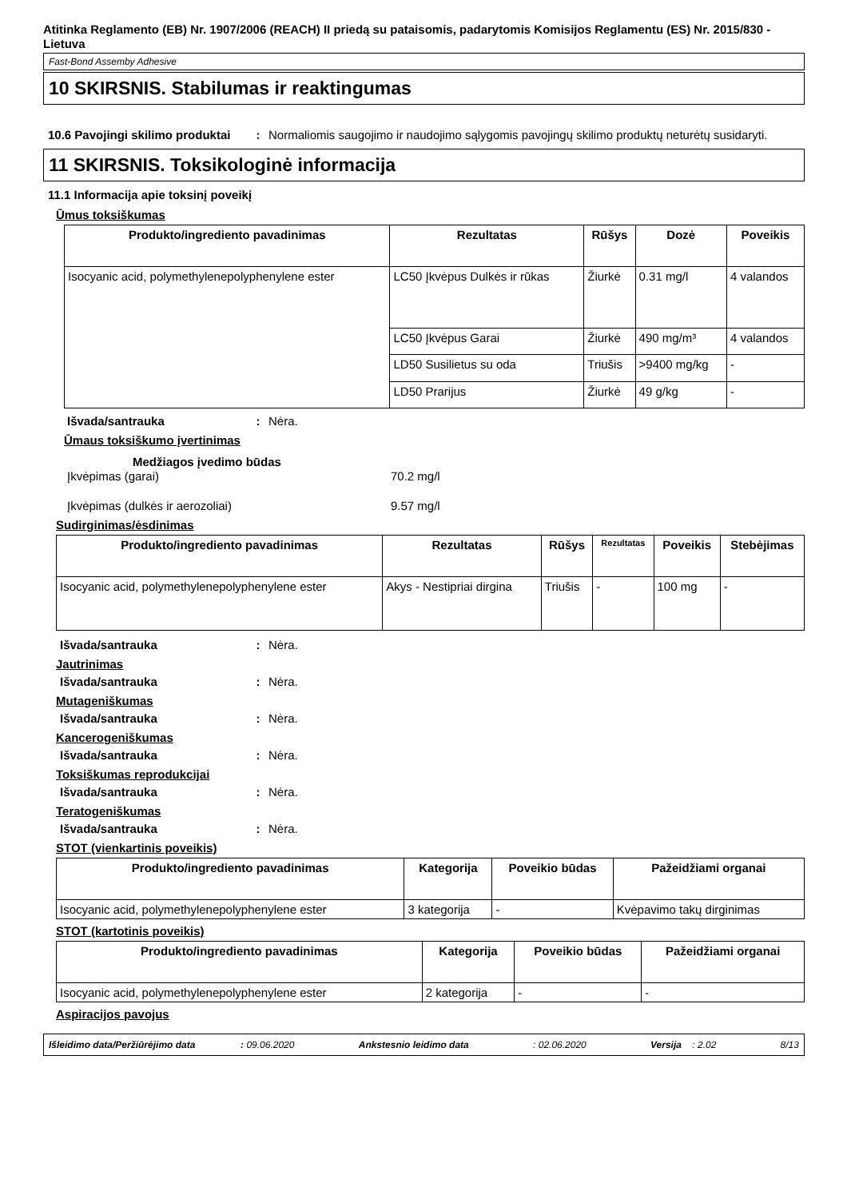Atitinka Reglamento (EB) Nr. 1907/2006 (REACH) II priedą su pataisomis, padarytomis Komisijos Reglamentu (ES) Nr. 2015/830 - Lietuva
Fast-Bond Assemby Adhesive
10 SKIRSNIS. Stabilumas ir reaktingumas
10.6 Pavojingi skilimo produktai
: Normaliomis saugojimo ir naudojimo sąlygomis pavojingų skilimo produktų neturėtų susidaryti.
11 SKIRSNIS. Toksikologinė informacija
11.1 Informacija apie toksinį poveikį
Ūmus toksiškumas
| Produkto/ingrediento pavadinimas | Rezultatas | Rūšys | Dozė | Poveikis |
| --- | --- | --- | --- | --- |
| Isocyanic acid, polymethylenepolyphenylene ester | LC50 Įkvėpus Dulkės ir rūkas | Žiurkė | 0.31 mg/l | 4 valandos |
| | LC50 Įkvėpus Garai | Žiurkė | 490 mg/m³ | 4 valandos |
| | LD50 Susilietus su oda | Triušis | >9400 mg/kg | - |
| | LD50 Prarijus | Žiurkė | 49 g/kg | - |
Išvada/santrauka : Nėra.
Ūmaus toksiškumo įvertinimas
Medžiagos įvedimo būdas
Įkvėpimas (garai) 70.2 mg/l
Įkvėpimas (dulkės ir aerozoliai) 9.57 mg/l
Sudirginimas/ėsdinimas
| Produkto/ingrediento pavadinimas | Rezultatas | Rūšys | Rezultatas | Poveikis | Stebėjimas |
| --- | --- | --- | --- | --- | --- |
| Isocyanic acid, polymethylenepolyphenylene ester | Akys - Nestipriai dirgina | Triušis | - | 100 mg | - |
Išvada/santrauka : Nėra.
Jautrinimas
Išvada/santrauka : Nėra.
Mutageniškumas
Išvada/santrauka : Nėra.
Kancerogeniškumas
Išvada/santrauka : Nėra.
Toksiškumas reprodukcijai
Išvada/santrauka : Nėra.
Teratogeniškumas
Išvada/santrauka : Nėra.
STOT (vienkartinis poveikis)
| Produkto/ingrediento pavadinimas | Kategorija | Poveikio būdas | Pažeidžiami organai |
| --- | --- | --- | --- |
| Isocyanic acid, polymethylenepolyphenylene ester | 3 kategorija | - | Kvėpavimo takų dirginimas |
STOT (kartotinis poveikis)
| Produkto/ingrediento pavadinimas | Kategorija | Poveikio būdas | Pažeidžiami organai |
| --- | --- | --- | --- |
| Isocyanic acid, polymethylenepolyphenylene ester | 2 kategorija | - | - |
Aspiracijos pavojus
Išleidimo data/Peržiūrėjimo data : 09.06.2020 Ankstesnio leidimo data: 02.06.2020 Versija : 2.02 8/13